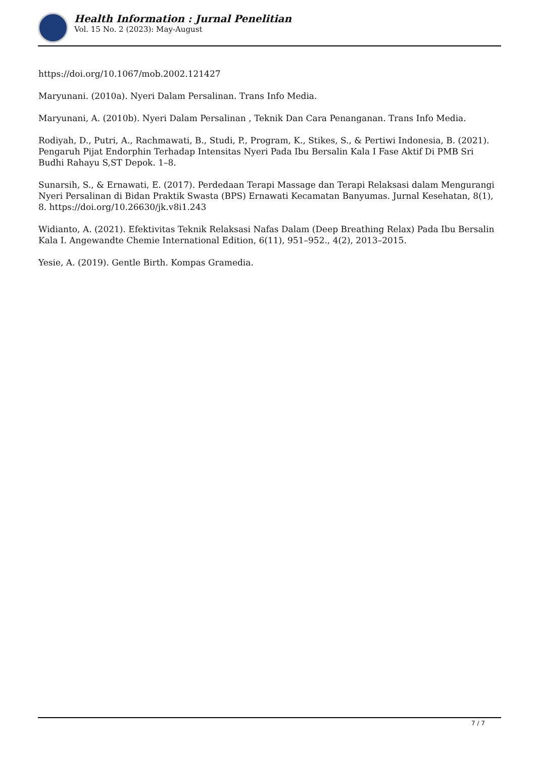Health Information : Jurnal Penelitian
Vol. 15 No. 2 (2023): May-August
https://doi.org/10.1067/mob.2002.121427
Maryunani. (2010a). Nyeri Dalam Persalinan. Trans Info Media.
Maryunani, A. (2010b). Nyeri Dalam Persalinan , Teknik Dan Cara Penanganan. Trans Info Media.
Rodiyah, D., Putri, A., Rachmawati, B., Studi, P., Program, K., Stikes, S., & Pertiwi Indonesia, B. (2021). Pengaruh Pijat Endorphin Terhadap Intensitas Nyeri Pada Ibu Bersalin Kala I Fase Aktif Di PMB Sri Budhi Rahayu S,ST Depok. 1–8.
Sunarsih, S., & Ernawati, E. (2017). Perdedaan Terapi Massage dan Terapi Relaksasi dalam Mengurangi Nyeri Persalinan di Bidan Praktik Swasta (BPS) Ernawati Kecamatan Banyumas. Jurnal Kesehatan, 8(1), 8. https://doi.org/10.26630/jk.v8i1.243
Widianto, A. (2021). Efektivitas Teknik Relaksasi Nafas Dalam (Deep Breathing Relax) Pada Ibu Bersalin Kala I. Angewandte Chemie International Edition, 6(11), 951–952., 4(2), 2013–2015.
Yesie, A. (2019). Gentle Birth. Kompas Gramedia.
7 / 7